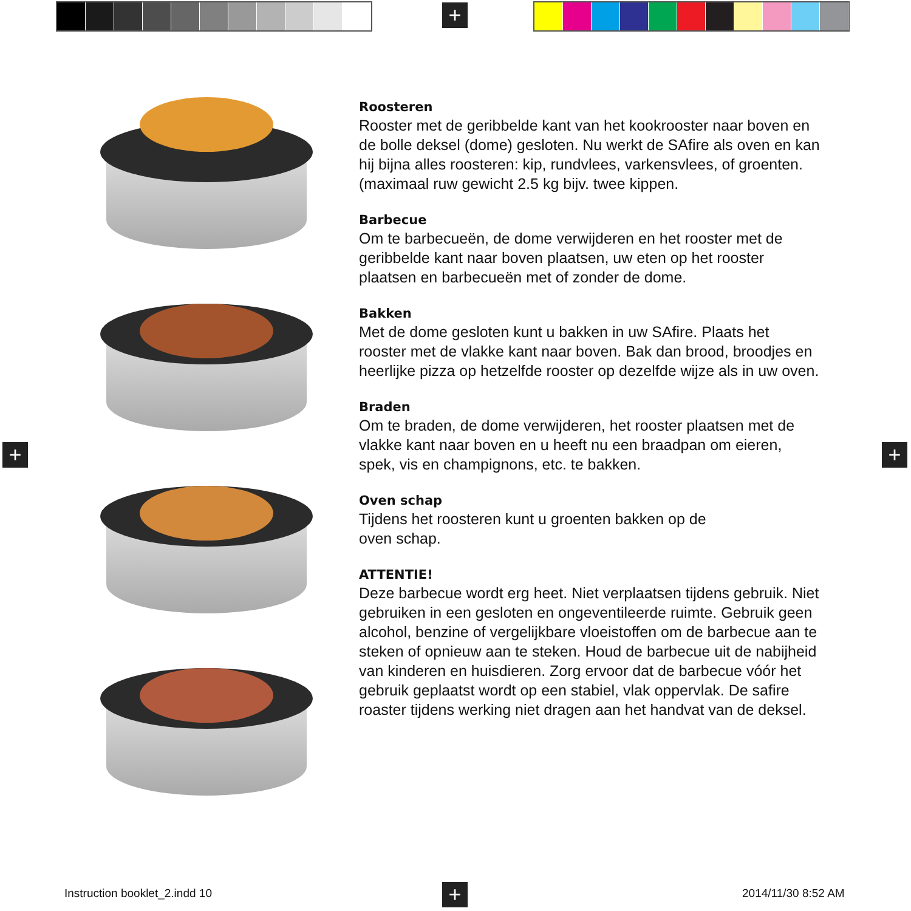+
+ +
+
Roosteren
Rooster met de geribbelde kant van het kookrooster naar boven en de bolle deksel (dome) gesloten. Nu werkt de SAfire als oven en kan hij bijna alles roosteren: kip, rundvlees, varkensvlees, of groenten. (maximaal ruw gewicht 2.5 kg bijv. twee kippen.
Barbecue
Om te barbecueën, de dome verwijderen en het rooster met de geribbelde kant naar boven plaatsen, uw eten op het rooster plaatsen en barbecueën met of zonder de dome.
Bakken
Met de dome gesloten kunt u bakken in uw SAfire. Plaats het rooster met de vlakke kant naar boven. Bak dan brood, broodjes en heerlijke pizza op hetzelfde rooster op dezelfde wijze als in uw oven.
Braden
Om te braden, de dome verwijderen, het rooster plaatsen met de vlakke kant naar boven en u heeft nu een braadpan om eieren, spek, vis en champignons, etc. te bakken.
Oven schap
Tijdens het roosteren kunt u groenten bakken op de
oven schap.
ATTENTIE!
Deze barbecue wordt erg heet. Niet verplaatsen tijdens gebruik. Niet gebruiken in een gesloten en ongeventileerde ruimte. Gebruik geen alcohol, benzine of vergelijkbare vloeistoffen om de barbecue aan te steken of opnieuw aan te steken. Houd de barbecue uit de nabijheid van kinderen en huisdieren. Zorg ervoor dat de barbecue vóór het gebruik geplaatst wordt op een stabiel, vlak oppervlak. De safire roaster tijdens werking niet dragen aan het handvat van de deksel.
Instruction booklet_2.indd 10 2014/11/30 8:52 AM